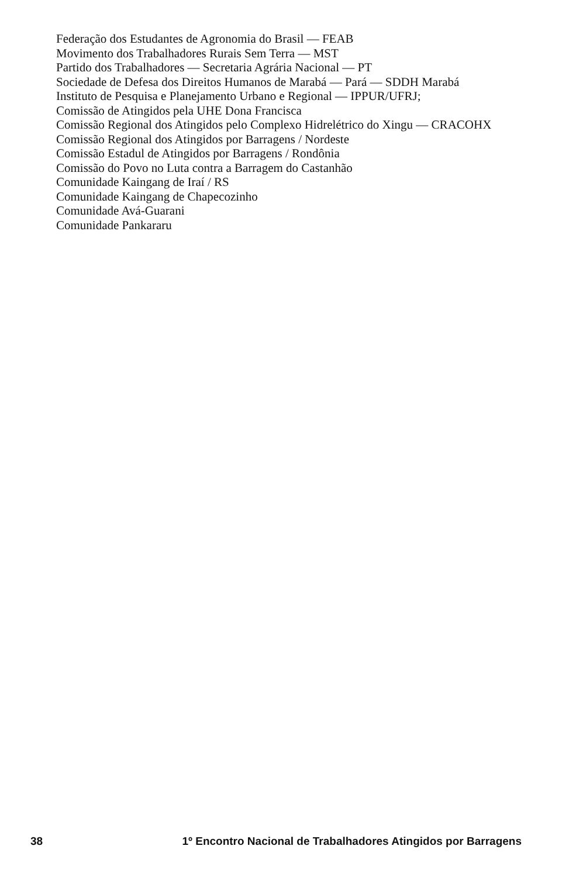Federação dos Estudantes de Agronomia do Brasil — FEAB
Movimento dos Trabalhadores Rurais Sem Terra — MST
Partido dos Trabalhadores — Secretaria Agrária Nacional — PT
Sociedade de Defesa dos Direitos Humanos de Marabá — Pará — SDDH Marabá
Instituto de Pesquisa e Planejamento Urbano e Regional — IPPUR/UFRJ;
Comissão de Atingidos pela UHE Dona Francisca
Comissão Regional dos Atingidos pelo Complexo Hidrelétrico do Xingu — CRACOHX
Comissão Regional dos Atingidos por Barragens / Nordeste
Comissão Estadul de Atingidos por Barragens / Rondônia
Comissão do Povo no Luta contra a Barragem do Castanhão
Comunidade Kaingang de Iraí / RS
Comunidade Kaingang de Chapecozinho
Comunidade Avá-Guarani
Comunidade Pankararu
38 1º Encontro Nacional de Trabalhadores Atingidos por Barragens